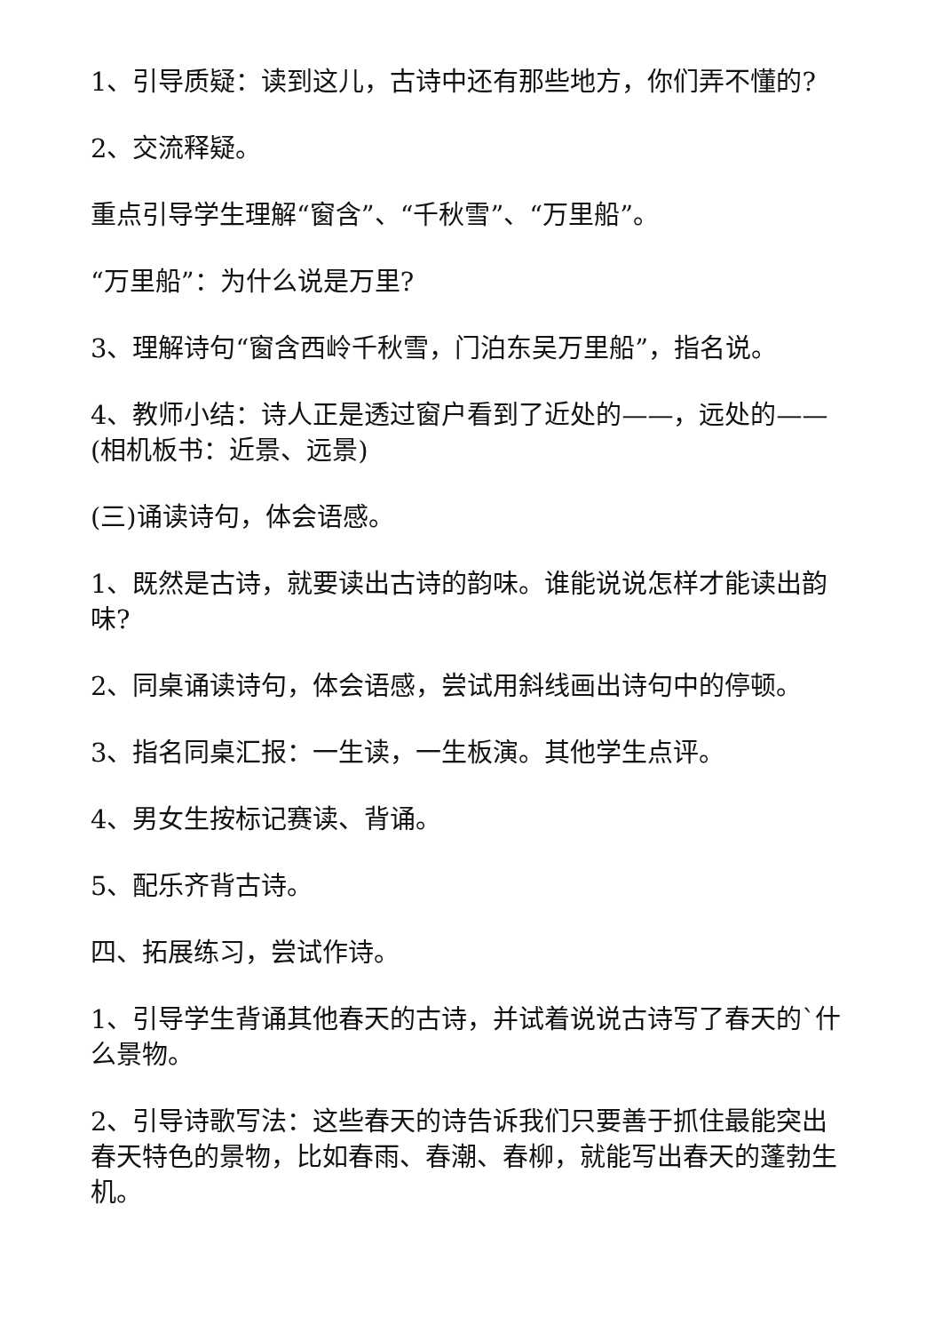1、引导质疑：读到这儿，古诗中还有那些地方，你们弄不懂的?
2、交流释疑。
重点引导学生理解“窗含”、“千秋雪”、“万里船”。
“万里船”：为什么说是万里?
3、理解诗句“窗含西岭千秋雪，门泊东吴万里船”，指名说。
4、教师小结：诗人正是透过窗户看到了近处的——，远处的——(相机板书：近景、远景)
(三)诵读诗句，体会语感。
1、既然是古诗，就要读出古诗的韵味。谁能说说怎样才能读出韵味?
2、同桌诵读诗句，体会语感，尝试用斜线画出诗句中的停顿。
3、指名同桌汇报：一生读，一生板演。其他学生点评。
4、男女生按标记赛读、背诵。
5、配乐齐背古诗。
四、拓展练习，尝试作诗。
1、引导学生背诵其他春天的古诗，并试着说说古诗写了春天的`什么景物。
2、引导诗歌写法：这些春天的诗告诉我们只要善于抓住最能突出春天特色的景物，比如春雨、春潮、春柳，就能写出春天的蓬勃生机。